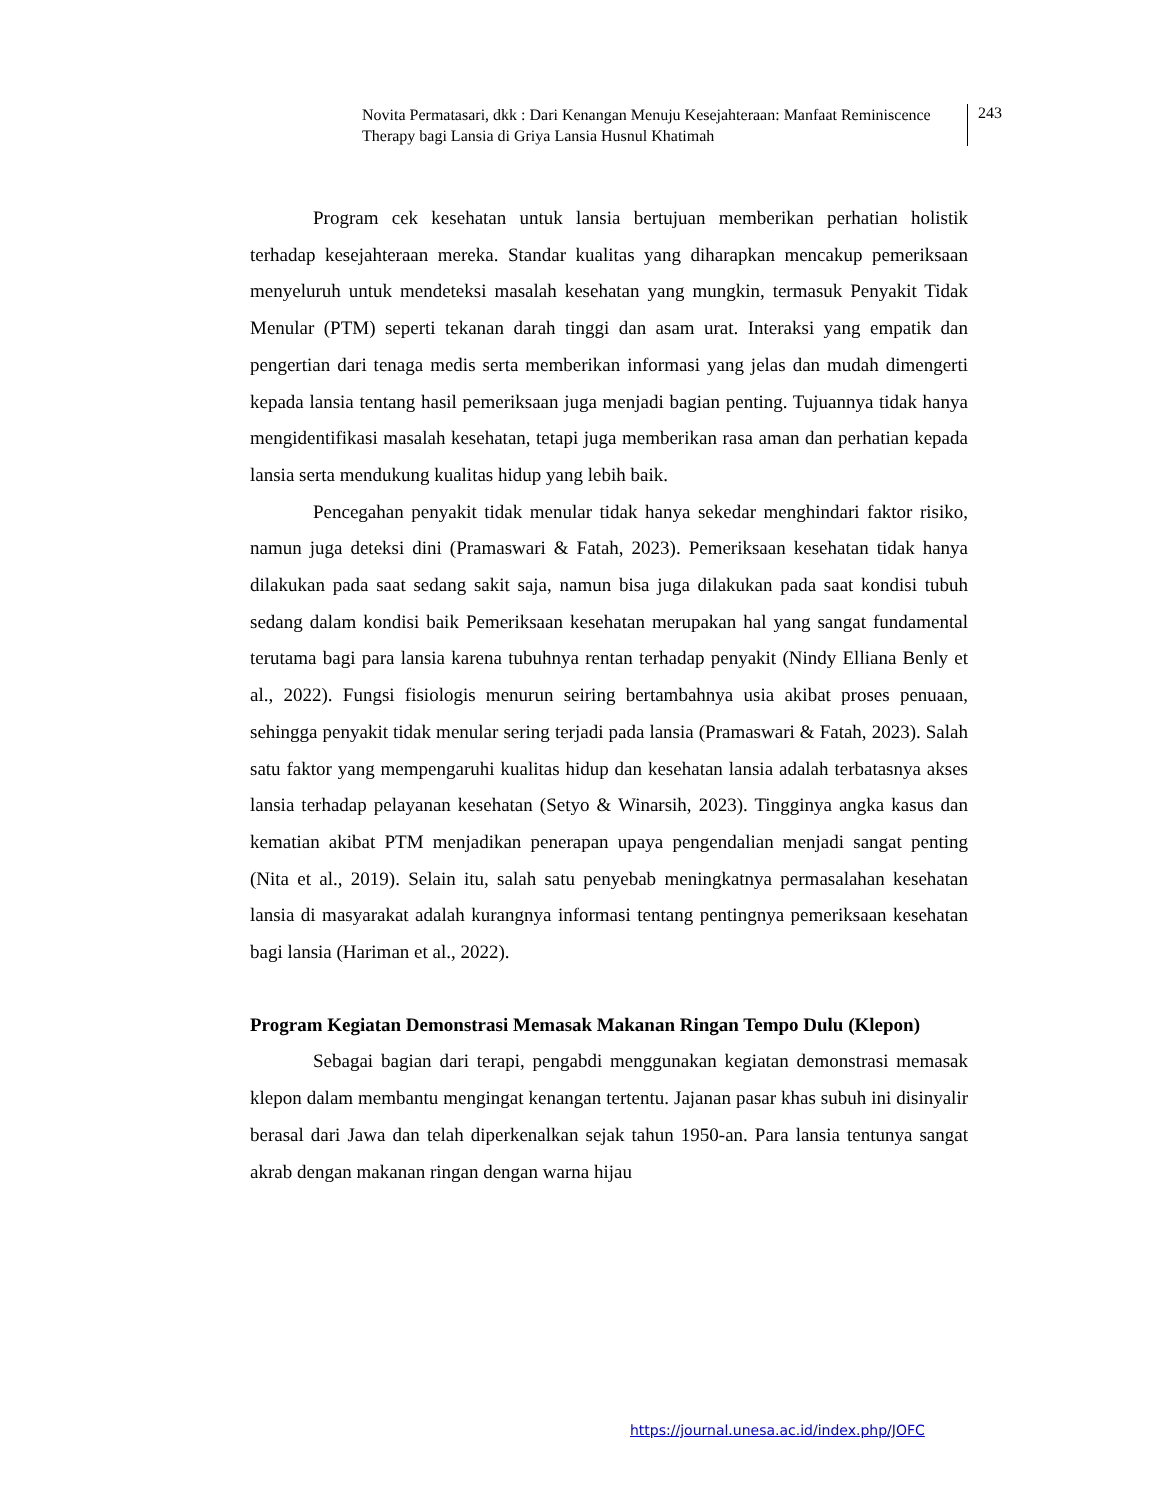Novita Permatasari, dkk : Dari Kenangan Menuju Kesejahteraan: Manfaat Reminiscence Therapy bagi Lansia di Griya Lansia Husnul Khatimah
243
Program cek kesehatan untuk lansia bertujuan memberikan perhatian holistik terhadap kesejahteraan mereka. Standar kualitas yang diharapkan mencakup pemeriksaan menyeluruh untuk mendeteksi masalah kesehatan yang mungkin, termasuk Penyakit Tidak Menular (PTM) seperti tekanan darah tinggi dan asam urat. Interaksi yang empatik dan pengertian dari tenaga medis serta memberikan informasi yang jelas dan mudah dimengerti kepada lansia tentang hasil pemeriksaan juga menjadi bagian penting. Tujuannya tidak hanya mengidentifikasi masalah kesehatan, tetapi juga memberikan rasa aman dan perhatian kepada lansia serta mendukung kualitas hidup yang lebih baik.
Pencegahan penyakit tidak menular tidak hanya sekedar menghindari faktor risiko, namun juga deteksi dini (Pramaswari & Fatah, 2023). Pemeriksaan kesehatan tidak hanya dilakukan pada saat sedang sakit saja, namun bisa juga dilakukan pada saat kondisi tubuh sedang dalam kondisi baik Pemeriksaan kesehatan merupakan hal yang sangat fundamental terutama bagi para lansia karena tubuhnya rentan terhadap penyakit (Nindy Elliana Benly et al., 2022). Fungsi fisiologis menurun seiring bertambahnya usia akibat proses penuaan, sehingga penyakit tidak menular sering terjadi pada lansia (Pramaswari & Fatah, 2023). Salah satu faktor yang mempengaruhi kualitas hidup dan kesehatan lansia adalah terbatasnya akses lansia terhadap pelayanan kesehatan (Setyo & Winarsih, 2023). Tingginya angka kasus dan kematian akibat PTM menjadikan penerapan upaya pengendalian menjadi sangat penting (Nita et al., 2019). Selain itu, salah satu penyebab meningkatnya permasalahan kesehatan lansia di masyarakat adalah kurangnya informasi tentang pentingnya pemeriksaan kesehatan bagi lansia (Hariman et al., 2022).
Program Kegiatan Demonstrasi Memasak Makanan Ringan Tempo Dulu (Klepon)
Sebagai bagian dari terapi, pengabdi menggunakan kegiatan demonstrasi memasak klepon dalam membantu mengingat kenangan tertentu. Jajanan pasar khas subuh ini disinyalir berasal dari Jawa dan telah diperkenalkan sejak tahun 1950-an. Para lansia tentunya sangat akrab dengan makanan ringan dengan warna hijau
https://journal.unesa.ac.id/index.php/JOFC